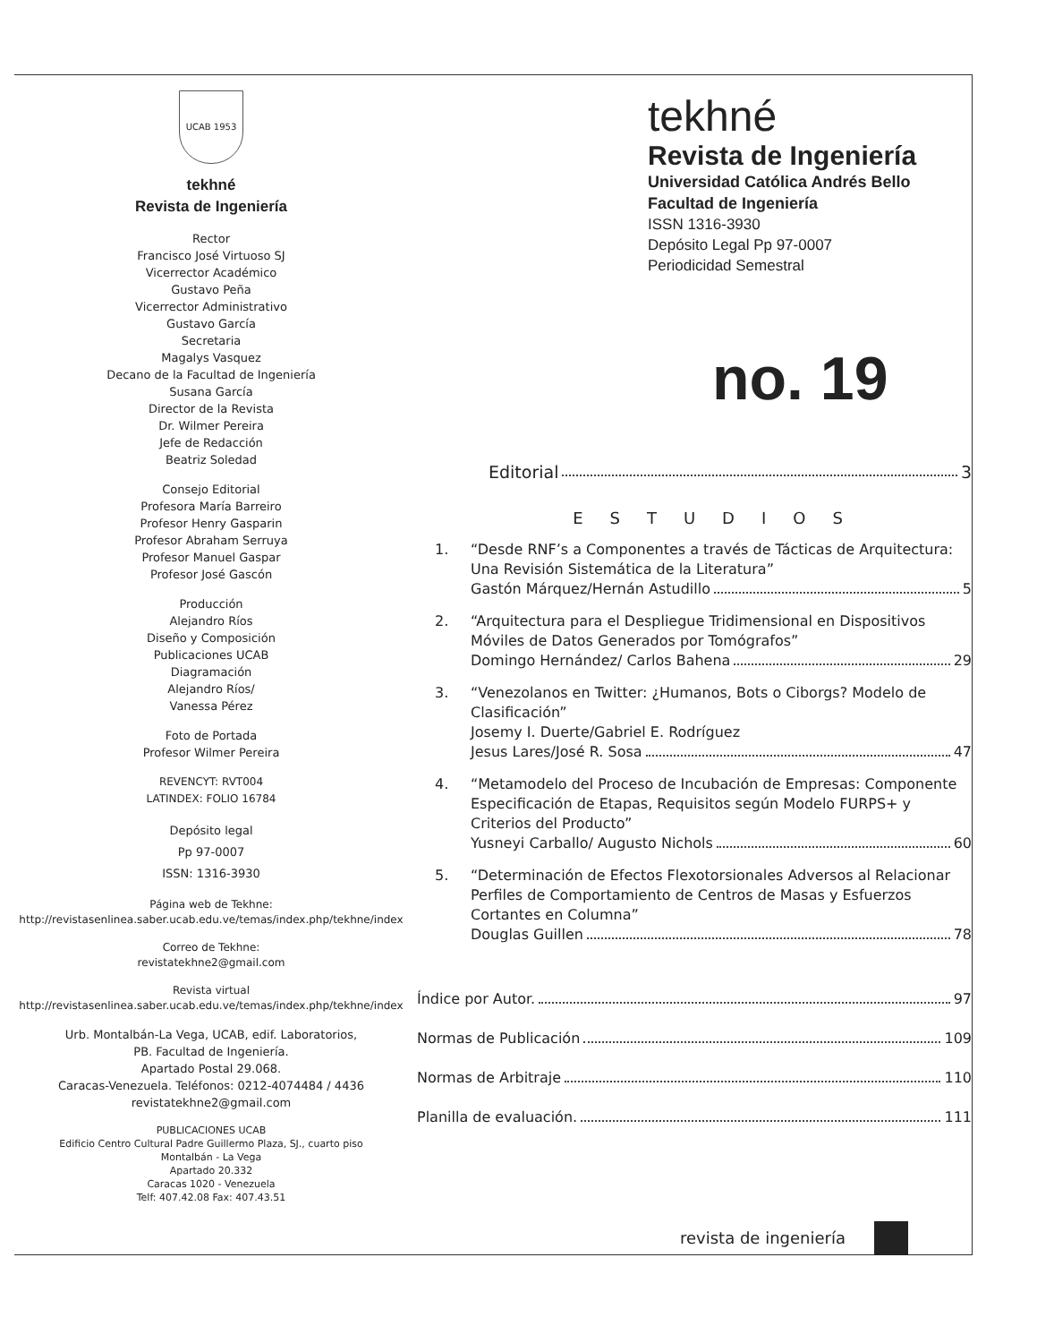UCAB 1953
tekhné
Revista de Ingeniería
Rector
Francisco José Virtuoso SJ
Vicerrector Académico
Gustavo Peña
Vicerrector Administrativo
Gustavo García
Secretaria
Magalys Vasquez
Decano de la Facultad de Ingeniería
Susana García
Director de la Revista
Dr. Wilmer Pereira
Jefe de Redacción
Beatriz Soledad
Consejo Editorial
Profesora María Barreiro
Profesor Henry Gasparin
Profesor Abraham Serruya
Profesor Manuel Gaspar
Profesor José Gascón
Producción
Alejandro Ríos
Diseño y Composición
Publicaciones UCAB
Diagramación
Alejandro Ríos/
Vanessa Pérez
Foto de Portada
Profesor Wilmer Pereira
REVENCYT: RVT004
LATINDEX: FOLIO 16784
Depósito legal
Pp 97-0007
ISSN: 1316-3930
Página web de Tekhne:
http://revistasenlinea.saber.ucab.edu.ve/temas/index.php/tekhne/index
Correo de Tekhne:
revistatekhne2@gmail.com
Revista virtual
http://revistasenlinea.saber.ucab.edu.ve/temas/index.php/tekhne/index
Urb. Montalbán-La Vega, UCAB, edif. Laboratorios,
PB. Facultad de Ingeniería.
Apartado Postal 29.068.
Caracas-Venezuela. Teléfonos: 0212-4074484 / 4436
revistatekhne2@gmail.com
PUBLICACIONES UCAB
Edificio Centro Cultural Padre Guillermo Plaza, SJ., cuarto piso
Montalbán - La Vega
Apartado 20.332
Caracas 1020 - Venezuela
Telf: 407.42.08 Fax: 407.43.51
tekhné
Revista de Ingeniería
Universidad Católica Andrés Bello
Facultad de Ingeniería
ISSN 1316-3930
Depósito Legal Pp 97-0007
Periodicidad Semestral
no. 19
Editorial 3
ESTUDIOS
1. “Desde RNF’s a Componentes a través de Tácticas de Arquitectura: Una Revisión Sistemática de la Literatura”
Gastón Márquez/Hernán Astudillo 5
2. “Arquitectura para el Despliegue Tridimensional en Dispositivos Móviles de Datos Generados por Tomógrafos”
Domingo Hernández/ Carlos Bahena 29
3. “Venezolanos en Twitter: ¿Humanos, Bots o Ciborgs? Modelo de Clasificación”
Josemy I. Duerte/Gabriel E. Rodríguez
Jesus Lares/José R. Sosa 47
4. “Metamodelo del Proceso de Incubación de Empresas: Componente Especificación de Etapas, Requisitos según Modelo FURPS+ y Criterios del Producto”
Yusneyi Carballo/ Augusto Nichols 60
5. “Determinación de Efectos Flexotorsionales Adversos al Relacionar Perfiles de Comportamiento de Centros de Masas y Esfuerzos Cortantes en Columna”
Douglas Guillen 78
Índice por Autor. 97
Normas de Publicación 109
Normas de Arbitraje 110
Planilla de evaluación. 111
revista de ingeniería